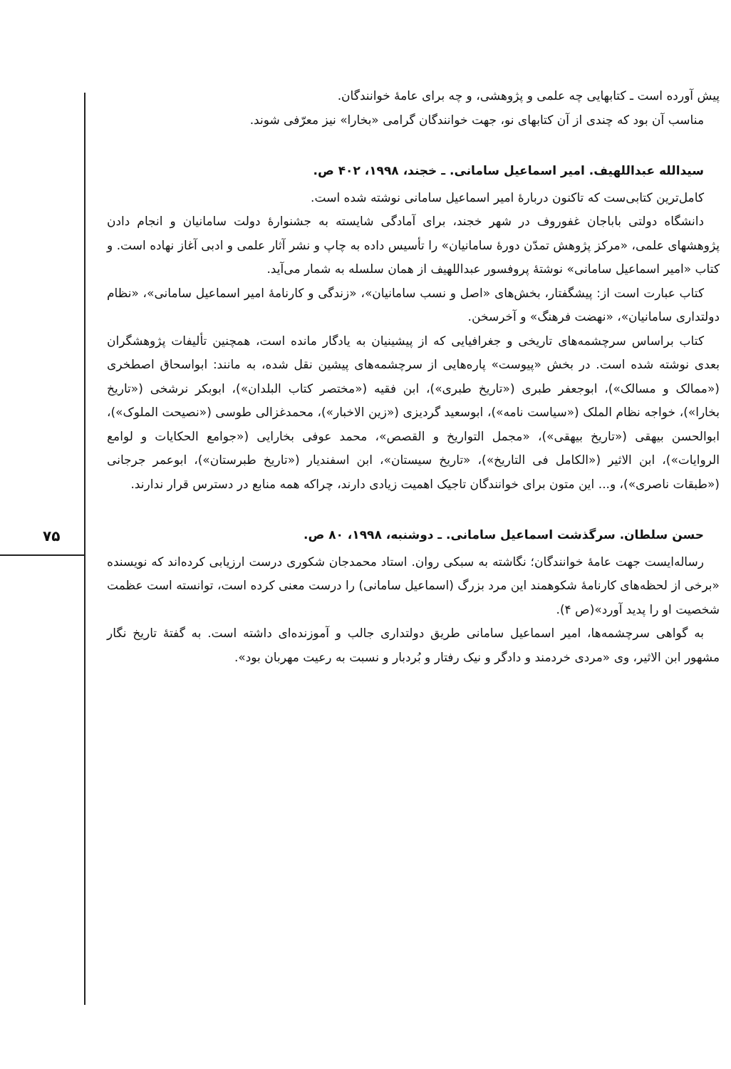۷۵
پیش آورده است ـ کتابهایی چه علمی و پژوهشی، و چه برای عامهٔ خوانندگان.
مناسب آن بود که چندی از آن کتابهای نو، جهت خوانندگان گرامی «بخارا» نیز معرّفی شوند.
سیدالله عبداللهیف. امیر اسماعیل سامانی. ـ خجند، ۱۹۹۸، ۴۰۲ ص.
کامل‌ترین کتابی‌ست که تاکنون دربارهٔ امیر اسماعیل سامانی نوشته شده است.
دانشگاه دولتی باباجان غفوروف در شهر خجند، برای آمادگی شایسته به جشنوارهٔ دولت سامانیان و انجام دادن پژوهشهای علمی، «مرکز پژوهش تمدّن دورهٔ سامانیان» را تأسیس داده به چاپ و نشر آثار علمی و ادبی آغاز نهاده است. و کتاب «امیر اسماعیل سامانی» نوشتهٔ پروفسور عبداللهیف از همان سلسله به شمار می‌آید.
کتاب عبارت است از: پیشگفتار، بخش‌های «اصل و نسب سامانیان»، «زندگی و کارنامهٔ امیر اسماعیل سامانی»، «نظام دولتداری سامانیان»، «نهضت فرهنگ» و آخرسخن.
کتاب براساس سرچشمه‌های تاریخی و جغرافیایی که از پیشینیان به یادگار مانده است، همچنین تألیفات پژوهشگران بعدی نوشته شده است. در بخش «پیوست» پاره‌هایی از سرچشمه‌های پیشین نقل شده، به مانند: ابواسحاق اصطخری («ممالک و مسالک»)، ابوجعفر طبری («تاریخ طبری»)، ابن فقیه («مختصر کتاب البلدان»)، ابوبکر نرشخی («تاریخ بخارا»)، خواجه نظام الملک («سیاست نامه»)، ابوسعید گردیزی («زین الاخبار»)، محمدغزالی طوسی («نصیحت الملوک»)، ابوالحسن بیهقی («تاریخ بیهقی»)، «مجمل التواریخ و القصص»، محمد عوفی بخارایی («جوامع الحکایات و لوامع الروایات»)، ابن الاثیر («الکامل فی التاریخ»)، «تاریخ سیستان»، ابن اسفندیار («تاریخ طبرستان»)، ابوعمر جرجانی («طبقات ناصری»)، و... این متون برای خوانندگان تاجیک اهمیت زیادی دارند، چراکه همه منابع در دسترس قرار ندارند.
حسن سلطان. سرگذشت اسماعیل سامانی. ـ دوشنبه، ۱۹۹۸، ۸۰ ص.
رساله‌ایست جهت عامهٔ خوانندگان؛ نگاشته به سبکی روان. استاد محمدجان شکوری درست ارزیابی کرده‌اند که نویسنده «برخی از لحظه‌های کارنامهٔ شکوهمند این مرد بزرگ (اسماعیل سامانی) را درست معنی کرده است، توانسته است عظمت شخصیت او را پدید آورد»(ص ۴).
به گواهی سرچشمه‌ها، امیر اسماعیل سامانی طریق دولتداری جالب و آموزنده‌ای داشته است. به گفتهٔ تاریخ نگار مشهور ابن الاثیر، وی «مردی خردمند و دادگر و نیک رفتار و بُردبار و نسبت به رعیت مهربان بود».